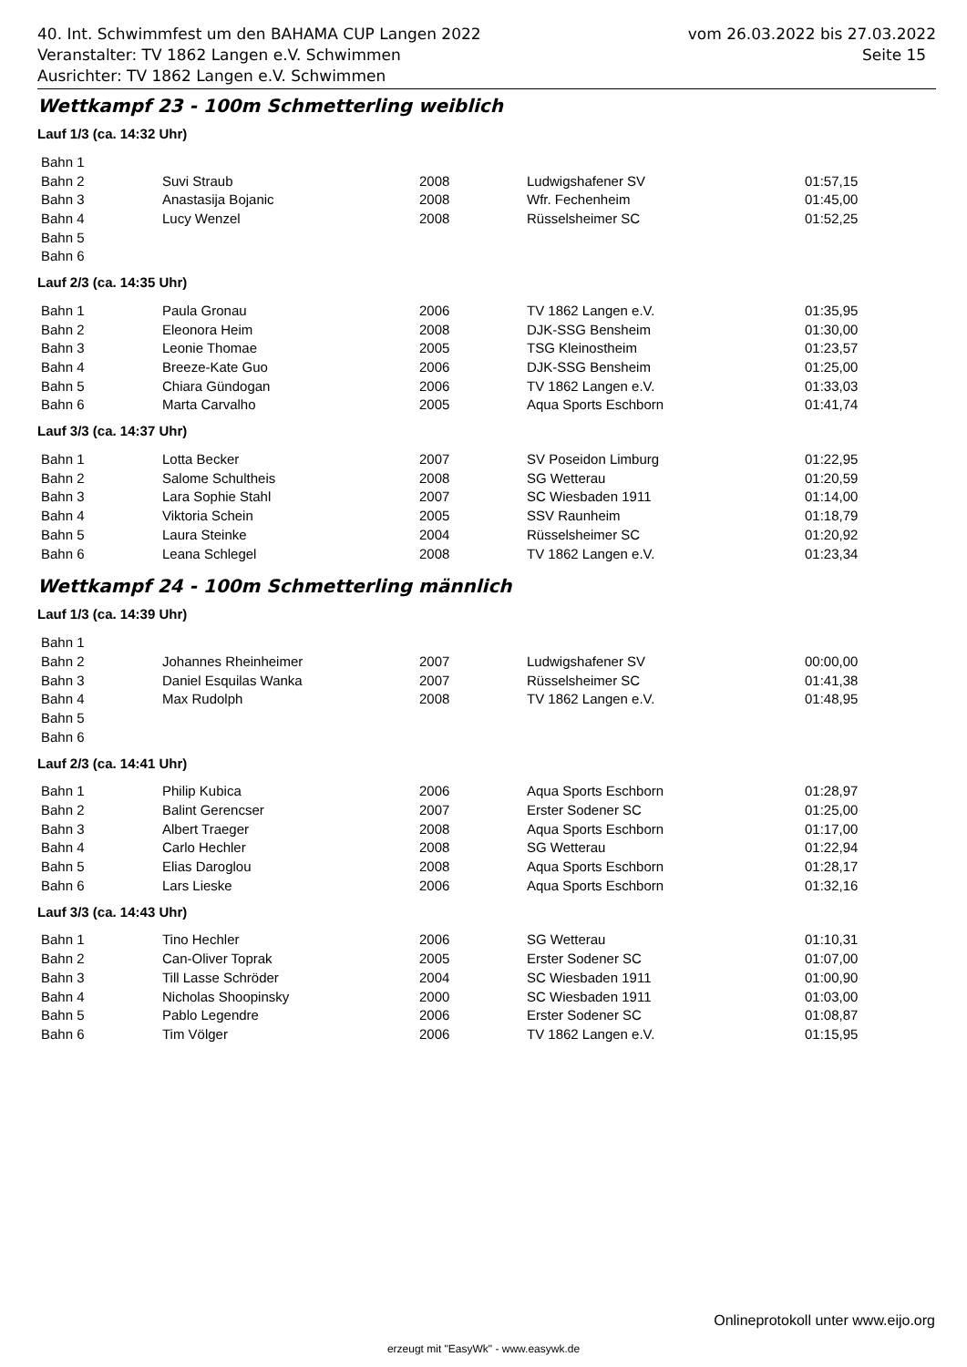40. Int. Schwimmfest um den BAHAMA CUP Langen 2022
Veranstalter: TV 1862 Langen e.V. Schwimmen
Ausrichter: TV 1862 Langen e.V. Schwimmen
vom 26.03.2022 bis 27.03.2022
Seite 15
Wettkampf 23 - 100m Schmetterling weiblich
Lauf 1/3 (ca. 14:32 Uhr)
| Bahn 1 | | | | |
| Bahn 2 | Suvi Straub | 2008 | Ludwigshafener SV | 01:57,15 |
| Bahn 3 | Anastasija Bojanic | 2008 | Wfr. Fechenheim | 01:45,00 |
| Bahn 4 | Lucy Wenzel | 2008 | Rüsselsheimer SC | 01:52,25 |
| Bahn 5 | | | | |
| Bahn 6 | | | | |
Lauf 2/3 (ca. 14:35 Uhr)
| Bahn 1 | Paula Gronau | 2006 | TV 1862 Langen e.V. | 01:35,95 |
| Bahn 2 | Eleonora Heim | 2008 | DJK-SSG Bensheim | 01:30,00 |
| Bahn 3 | Leonie Thomae | 2005 | TSG Kleinostheim | 01:23,57 |
| Bahn 4 | Breeze-Kate Guo | 2006 | DJK-SSG Bensheim | 01:25,00 |
| Bahn 5 | Chiara Gündogan | 2006 | TV 1862 Langen e.V. | 01:33,03 |
| Bahn 6 | Marta Carvalho | 2005 | Aqua Sports Eschborn | 01:41,74 |
Lauf 3/3 (ca. 14:37 Uhr)
| Bahn 1 | Lotta Becker | 2007 | SV Poseidon Limburg | 01:22,95 |
| Bahn 2 | Salome Schultheis | 2008 | SG Wetterau | 01:20,59 |
| Bahn 3 | Lara Sophie Stahl | 2007 | SC Wiesbaden 1911 | 01:14,00 |
| Bahn 4 | Viktoria Schein | 2005 | SSV Raunheim | 01:18,79 |
| Bahn 5 | Laura Steinke | 2004 | Rüsselsheimer SC | 01:20,92 |
| Bahn 6 | Leana Schlegel | 2008 | TV 1862 Langen e.V. | 01:23,34 |
Wettkampf 24 - 100m Schmetterling männlich
Lauf 1/3 (ca. 14:39 Uhr)
| Bahn 1 | | | | |
| Bahn 2 | Johannes Rheinheimer | 2007 | Ludwigshafener SV | 00:00,00 |
| Bahn 3 | Daniel Esquilas Wanka | 2007 | Rüsselsheimer SC | 01:41,38 |
| Bahn 4 | Max Rudolph | 2008 | TV 1862 Langen e.V. | 01:48,95 |
| Bahn 5 | | | | |
| Bahn 6 | | | | |
Lauf 2/3 (ca. 14:41 Uhr)
| Bahn 1 | Philip Kubica | 2006 | Aqua Sports Eschborn | 01:28,97 |
| Bahn 2 | Balint Gerencser | 2007 | Erster Sodener SC | 01:25,00 |
| Bahn 3 | Albert Traeger | 2008 | Aqua Sports Eschborn | 01:17,00 |
| Bahn 4 | Carlo Hechler | 2008 | SG Wetterau | 01:22,94 |
| Bahn 5 | Elias Daroglou | 2008 | Aqua Sports Eschborn | 01:28,17 |
| Bahn 6 | Lars Lieske | 2006 | Aqua Sports Eschborn | 01:32,16 |
Lauf 3/3 (ca. 14:43 Uhr)
| Bahn 1 | Tino Hechler | 2006 | SG Wetterau | 01:10,31 |
| Bahn 2 | Can-Oliver Toprak | 2005 | Erster Sodener SC | 01:07,00 |
| Bahn 3 | Till Lasse Schröder | 2004 | SC Wiesbaden 1911 | 01:00,90 |
| Bahn 4 | Nicholas Shoopinsky | 2000 | SC Wiesbaden 1911 | 01:03,00 |
| Bahn 5 | Pablo Legendre | 2006 | Erster Sodener SC | 01:08,87 |
| Bahn 6 | Tim Völger | 2006 | TV 1862 Langen e.V. | 01:15,95 |
Onlineprotokoll unter www.eijo.org
erzeugt mit "EasyWk" - www.easywk.de